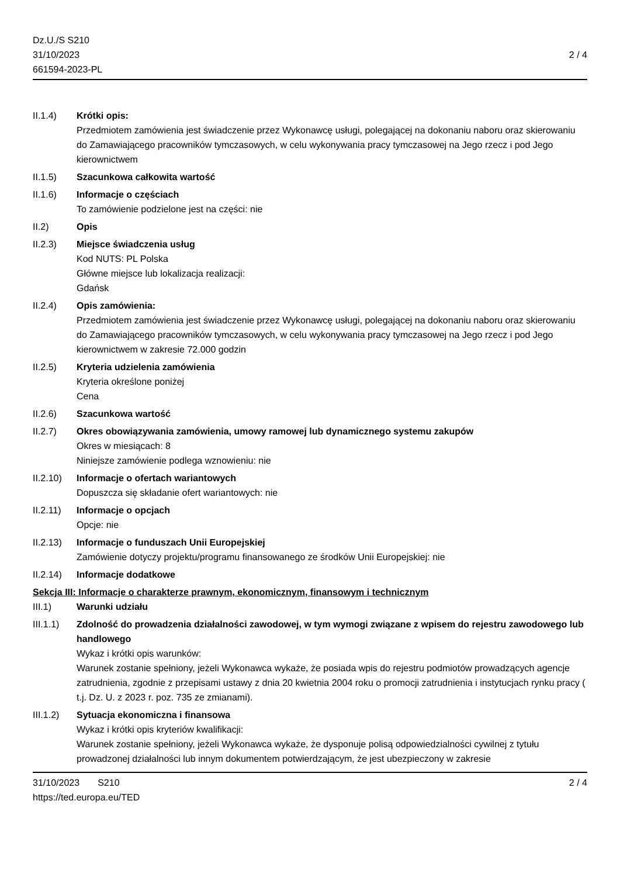Dz.U./S S210
31/10/2023
661594-2023-PL
2 / 4
II.1.4) Krótki opis:
Przedmiotem zamówienia jest świadczenie przez Wykonawcę usługi, polegającej na dokonaniu naboru oraz skierowaniu do Zamawiającego pracowników tymczasowych, w celu wykonywania pracy tymczasowej na Jego rzecz i pod Jego kierownictwem
II.1.5) Szacunkowa całkowita wartość
II.1.6) Informacje o częściach
To zamówienie podzielone jest na części: nie
II.2) Opis
II.2.3) Miejsce świadczenia usług
Kod NUTS: PL Polska
Główne miejsce lub lokalizacja realizacji:
Gdańsk
II.2.4) Opis zamówienia:
Przedmiotem zamówienia jest świadczenie przez Wykonawcę usługi, polegającej na dokonaniu naboru oraz skierowaniu do Zamawiającego pracowników tymczasowych, w celu wykonywania pracy tymczasowej na Jego rzecz i pod Jego kierownictwem w zakresie 72.000 godzin
II.2.5) Kryteria udzielenia zamówienia
Kryteria określone poniżej
Cena
II.2.6) Szacunkowa wartość
II.2.7) Okres obowiązywania zamówienia, umowy ramowej lub dynamicznego systemu zakupów
Okres w miesiącach: 8
Niniejsze zamówienie podlega wznowieniu: nie
II.2.10)
Informacje o ofertach wariantowych
Dopuszcza się składanie ofert wariantowych: nie
II.2.11)
Informacje o opcjach
Opcje: nie
II.2.13)
Informacje o funduszach Unii Europejskiej
Zamówienie dotyczy projektu/programu finansowanego ze środków Unii Europejskiej: nie
II.2.14)
Informacje dodatkowe
Sekcja III: Informacje o charakterze prawnym, ekonomicznym, finansowym i technicznym
III.1) Warunki udziału
III.1.1)
Zdolność do prowadzenia działalności zawodowej, w tym wymogi związane z wpisem do rejestru zawodowego lub handlowego
Wykaz i krótki opis warunków:
Warunek zostanie spełniony, jeżeli Wykonawca wykaże, że posiada wpis do rejestru podmiotów prowadzących agencje zatrudnienia, zgodnie z przepisami ustawy z dnia 20 kwietnia 2004 roku o promocji zatrudnienia i instytucjach rynku pracy ( t.j. Dz. U. z 2023 r. poz. 735 ze zmianami).
III.1.2)
Sytuacja ekonomiczna i finansowa
Wykaz i krótki opis kryteriów kwalifikacji:
Warunek zostanie spełniony, jeżeli Wykonawca wykaże, że dysponuje polisą odpowiedzialności cywilnej z tytułu prowadzonej działalności lub innym dokumentem potwierdzającym, że jest ubezpieczony w zakresie
31/10/2023 S210 2 / 4
https://ted.europa.eu/TED